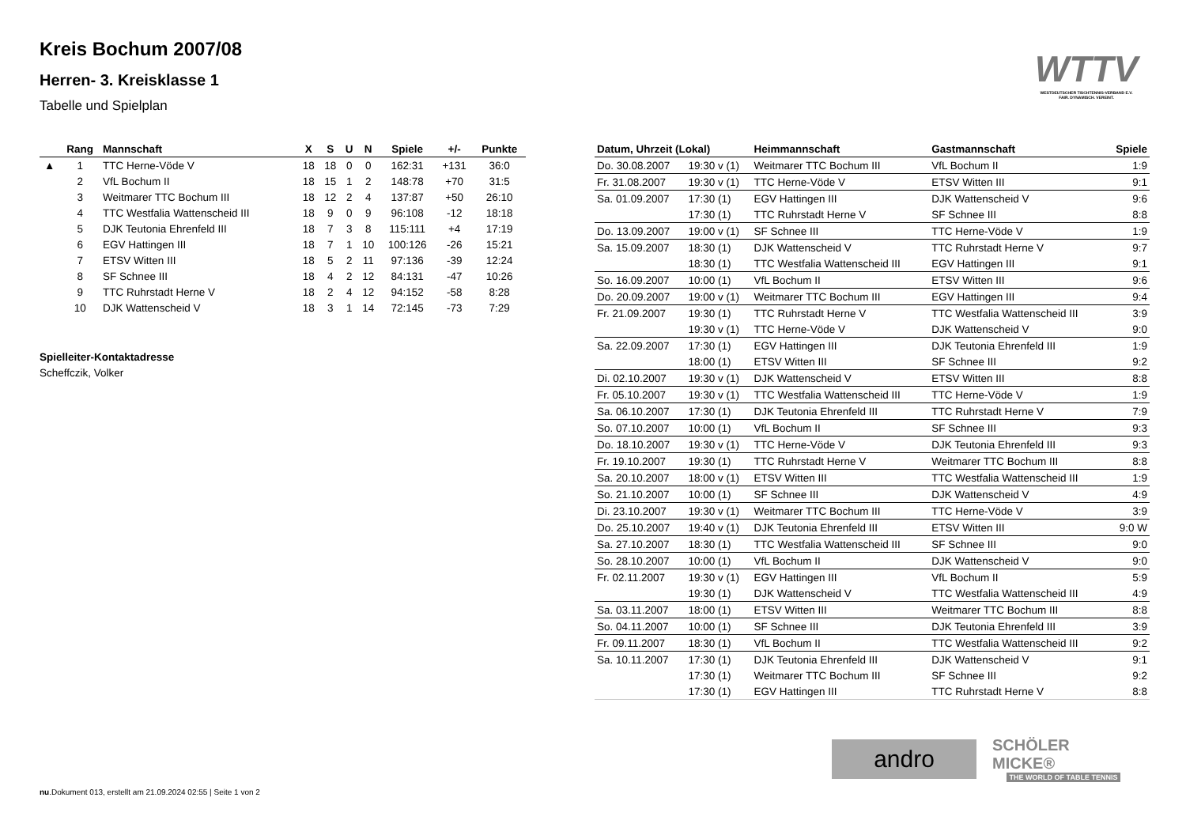Kreis Bochum 2007/08
Herren- 3. Kreisklasse 1
Tabelle und Spielplan
WTTV
WESTDEUTSCHER TISCHTENNIS-VERBAND E.V.
FAIR. DYNAMISCH. VEREINT.
| | Rang | Mannschaft | X | S | U | N | Spiele | +/- | Punkte |
| --- | --- | --- | --- | --- | --- | --- | --- | --- | --- |
| ▲ | 1 | TTC Herne-Vöde V | 18 | 18 | 0 | 0 | 162:31 | +131 | 36:0 |
| | 2 | VfL Bochum II | 18 | 15 | 1 | 2 | 148:78 | +70 | 31:5 |
| | 3 | Weitmarer TTC Bochum III | 18 | 12 | 2 | 4 | 137:87 | +50 | 26:10 |
| | 4 | TTC Westfalia Wattenscheid III | 18 | 9 | 0 | 9 | 96:108 | -12 | 18:18 |
| | 5 | DJK Teutonia Ehrenfeld III | 18 | 7 | 3 | 8 | 115:111 | +4 | 17:19 |
| | 6 | EGV Hattingen III | 18 | 7 | 1 | 10 | 100:126 | -26 | 15:21 |
| | 7 | ETSV Witten III | 18 | 5 | 2 | 11 | 97:136 | -39 | 12:24 |
| | 8 | SF Schnee III | 18 | 4 | 2 | 12 | 84:131 | -47 | 10:26 |
| | 9 | TTC Ruhrstadt Herne V | 18 | 2 | 4 | 12 | 94:152 | -58 | 8:28 |
| | 10 | DJK Wattenscheid V | 18 | 3 | 1 | 14 | 72:145 | -73 | 7:29 |
Spielleiter-Kontaktadresse
Scheffczik, Volker
| Datum, Uhrzeit (Lokal) | | Heimmannschaft | Gastmannschaft | Spiele |
| --- | --- | --- | --- | --- |
| Do. 30.08.2007 | 19:30 v (1) | Weitmarer TTC Bochum III | VfL Bochum II | 1:9 |
| Fr. 31.08.2007 | 19:30 v (1) | TTC Herne-Vöde V | ETSV Witten III | 9:1 |
| Sa. 01.09.2007 | 17:30 (1) | EGV Hattingen III | DJK Wattenscheid V | 9:6 |
| | 17:30 (1) | TTC Ruhrstadt Herne V | SF Schnee III | 8:8 |
| Do. 13.09.2007 | 19:00 v (1) | SF Schnee III | TTC Herne-Vöde V | 1:9 |
| Sa. 15.09.2007 | 18:30 (1) | DJK Wattenscheid V | TTC Ruhrstadt Herne V | 9:7 |
| | 18:30 (1) | TTC Westfalia Wattenscheid III | EGV Hattingen III | 9:1 |
| So. 16.09.2007 | 10:00 (1) | VfL Bochum II | ETSV Witten III | 9:6 |
| Do. 20.09.2007 | 19:00 v (1) | Weitmarer TTC Bochum III | EGV Hattingen III | 9:4 |
| Fr. 21.09.2007 | 19:30 (1) | TTC Ruhrstadt Herne V | TTC Westfalia Wattenscheid III | 3:9 |
| | 19:30 v (1) | TTC Herne-Vöde V | DJK Wattenscheid V | 9:0 |
| Sa. 22.09.2007 | 17:30 (1) | EGV Hattingen III | DJK Teutonia Ehrenfeld III | 1:9 |
| | 18:00 (1) | ETSV Witten III | SF Schnee III | 9:2 |
| Di. 02.10.2007 | 19:30 v (1) | DJK Wattenscheid V | ETSV Witten III | 8:8 |
| Fr. 05.10.2007 | 19:30 v (1) | TTC Westfalia Wattenscheid III | TTC Herne-Vöde V | 1:9 |
| Sa. 06.10.2007 | 17:30 (1) | DJK Teutonia Ehrenfeld III | TTC Ruhrstadt Herne V | 7:9 |
| So. 07.10.2007 | 10:00 (1) | VfL Bochum II | SF Schnee III | 9:3 |
| Do. 18.10.2007 | 19:30 v (1) | TTC Herne-Vöde V | DJK Teutonia Ehrenfeld III | 9:3 |
| Fr. 19.10.2007 | 19:30 (1) | TTC Ruhrstadt Herne V | Weitmarer TTC Bochum III | 8:8 |
| Sa. 20.10.2007 | 18:00 v (1) | ETSV Witten III | TTC Westfalia Wattenscheid III | 1:9 |
| So. 21.10.2007 | 10:00 (1) | SF Schnee III | DJK Wattenscheid V | 4:9 |
| Di. 23.10.2007 | 19:30 v (1) | Weitmarer TTC Bochum III | TTC Herne-Vöde V | 3:9 |
| Do. 25.10.2007 | 19:40 v (1) | DJK Teutonia Ehrenfeld III | ETSV Witten III | 9:0 W |
| Sa. 27.10.2007 | 18:30 (1) | TTC Westfalia Wattenscheid III | SF Schnee III | 9:0 |
| So. 28.10.2007 | 10:00 (1) | VfL Bochum II | DJK Wattenscheid V | 9:0 |
| Fr. 02.11.2007 | 19:30 v (1) | EGV Hattingen III | VfL Bochum II | 5:9 |
| | 19:30 (1) | DJK Wattenscheid V | TTC Westfalia Wattenscheid III | 4:9 |
| Sa. 03.11.2007 | 18:00 (1) | ETSV Witten III | Weitmarer TTC Bochum III | 8:8 |
| So. 04.11.2007 | 10:00 (1) | SF Schnee III | DJK Teutonia Ehrenfeld III | 3:9 |
| Fr. 09.11.2007 | 18:30 (1) | VfL Bochum II | TTC Westfalia Wattenscheid III | 9:2 |
| Sa. 10.11.2007 | 17:30 (1) | DJK Teutonia Ehrenfeld III | DJK Wattenscheid V | 9:1 |
| | 17:30 (1) | Weitmarer TTC Bochum III | SF Schnee III | 9:2 |
| | 17:30 (1) | EGV Hattingen III | TTC Ruhrstadt Herne V | 8:8 |
andro
SCHÖLER MICKE®
THE WORLD OF TABLE TENNIS
nu.Dokument 013, erstellt am 21.09.2024 02:55 | Seite 1 von 2